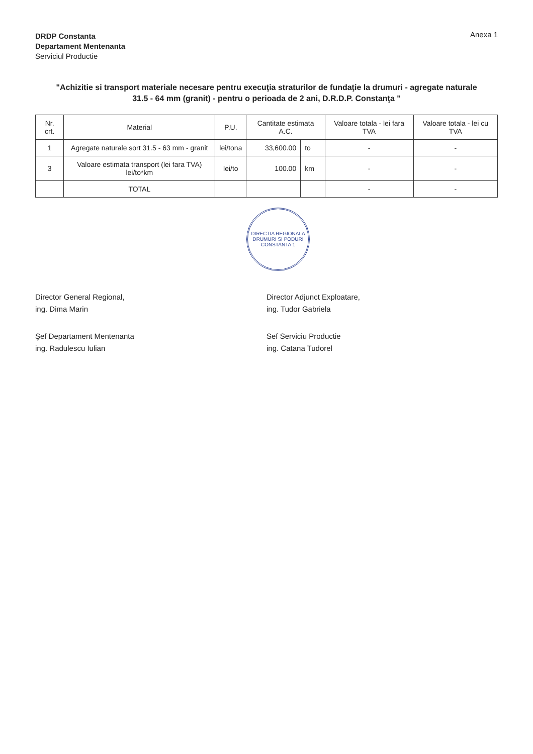DRDP Constanta
Departament Mentenanta
Serviciul Productie
Anexa 1
"Achizitie si transport materiale necesare pentru execuţia straturilor de fundaţie la drumuri - agregate naturale 31.5 - 64 mm (granit) - pentru o perioada de 2 ani, D.R.D.P. Constanţa "
| Nr. crt. | Material | P.U. | Cantitate estimata A.C. | | Valoare totala - lei fara TVA | Valoare totala - lei cu TVA |
| --- | --- | --- | --- | --- | --- | --- |
| 1 | Agregate naturale sort 31.5 - 63 mm - granit | lei/tona | 33,600.00 | to | - | - |
| 3 | Valoare estimata transport (lei fara TVA) lei/to*km | lei/to | 100.00 | km | - | - |
| | TOTAL | | | | - | - |
DIRECTIA REGIONALA DRUMURI SI PODURI CONSTANTA 1
Director General Regional,
ing. Dima Marin
Director Adjunct Exploatare,
ing. Tudor Gabriela
Şef Departament Mentenanta
ing. Radulescu Iulian
Sef Serviciu Productie
ing. Catana Tudorel